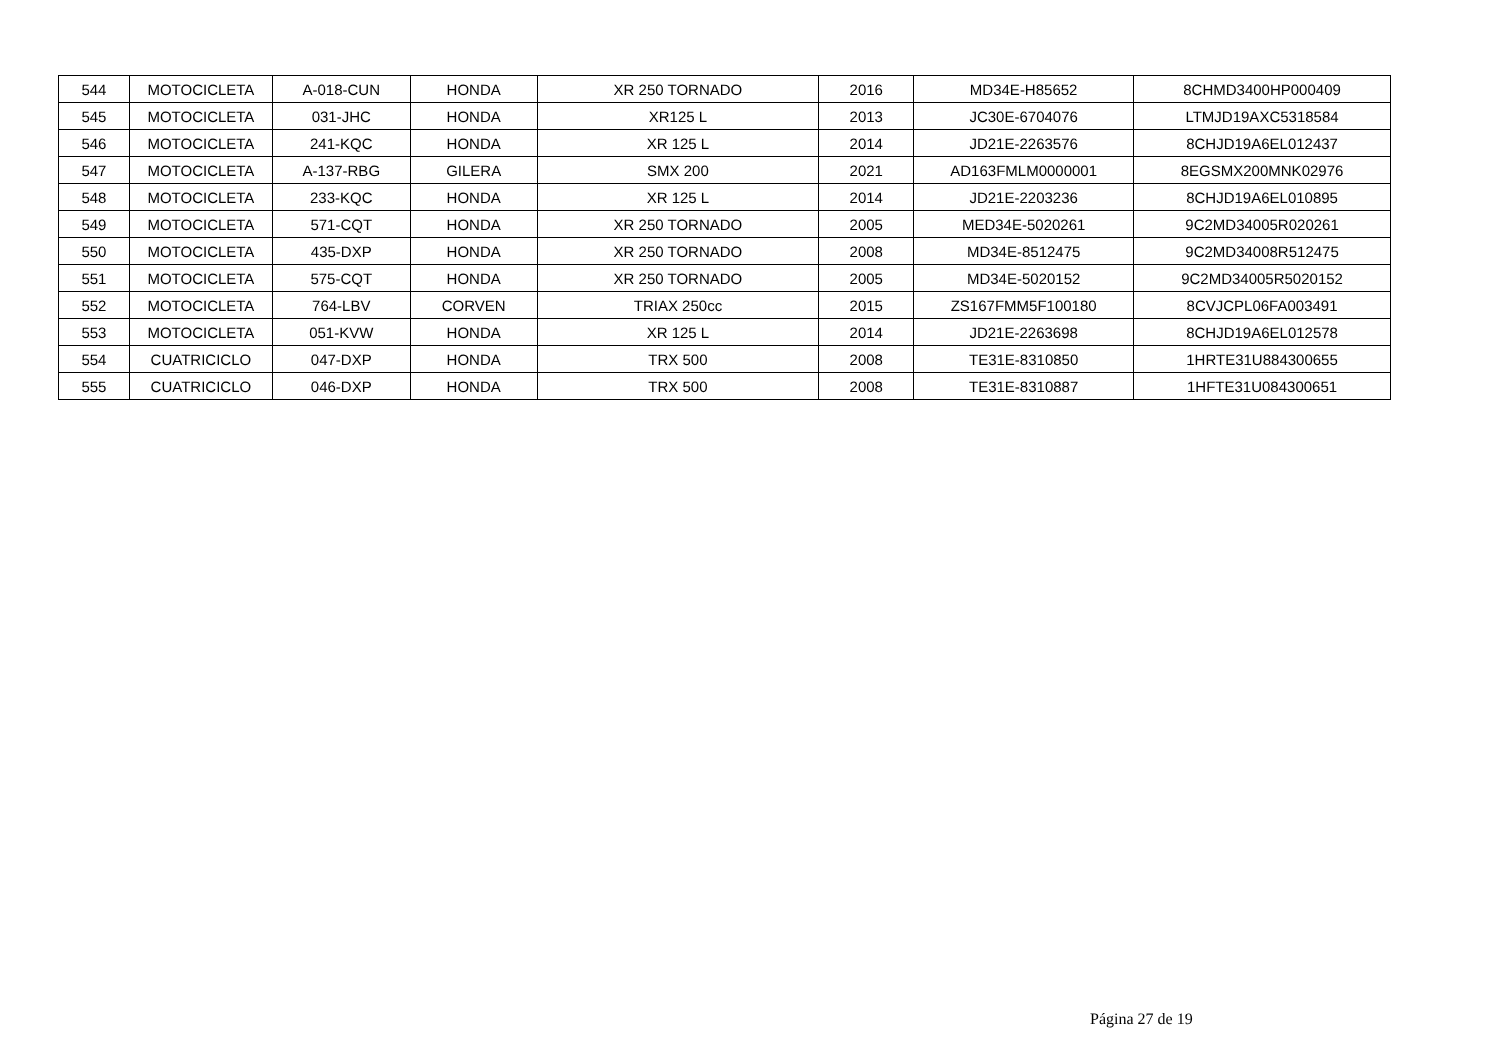| 544 | MOTOCICLETA | A-018-CUN | HONDA | XR 250 TORNADO | 2016 | MD34E-H85652 | 8CHMD3400HP000409 |
| 545 | MOTOCICLETA | 031-JHC | HONDA | XR125 L | 2013 | JC30E-6704076 | LTMJD19AXC5318584 |
| 546 | MOTOCICLETA | 241-KQC | HONDA | XR 125 L | 2014 | JD21E-2263576 | 8CHJD19A6EL012437 |
| 547 | MOTOCICLETA | A-137-RBG | GILERA | SMX 200 | 2021 | AD163FMLM0000001 | 8EGSMX200MNK02976 |
| 548 | MOTOCICLETA | 233-KQC | HONDA | XR 125 L | 2014 | JD21E-2203236 | 8CHJD19A6EL010895 |
| 549 | MOTOCICLETA | 571-CQT | HONDA | XR 250 TORNADO | 2005 | MED34E-5020261 | 9C2MD34005R020261 |
| 550 | MOTOCICLETA | 435-DXP | HONDA | XR 250 TORNADO | 2008 | MD34E-8512475 | 9C2MD34008R512475 |
| 551 | MOTOCICLETA | 575-CQT | HONDA | XR 250 TORNADO | 2005 | MD34E-5020152 | 9C2MD34005R5020152 |
| 552 | MOTOCICLETA | 764-LBV | CORVEN | TRIAX 250cc | 2015 | ZS167FMM5F100180 | 8CVJCPL06FA003491 |
| 553 | MOTOCICLETA | 051-KVW | HONDA | XR 125 L | 2014 | JD21E-2263698 | 8CHJD19A6EL012578 |
| 554 | CUATRICICLO | 047-DXP | HONDA | TRX 500 | 2008 | TE31E-8310850 | 1HRTE31U884300655 |
| 555 | CUATRICICLO | 046-DXP | HONDA | TRX 500 | 2008 | TE31E-8310887 | 1HFTE31U084300651 |
Página 27 de 19